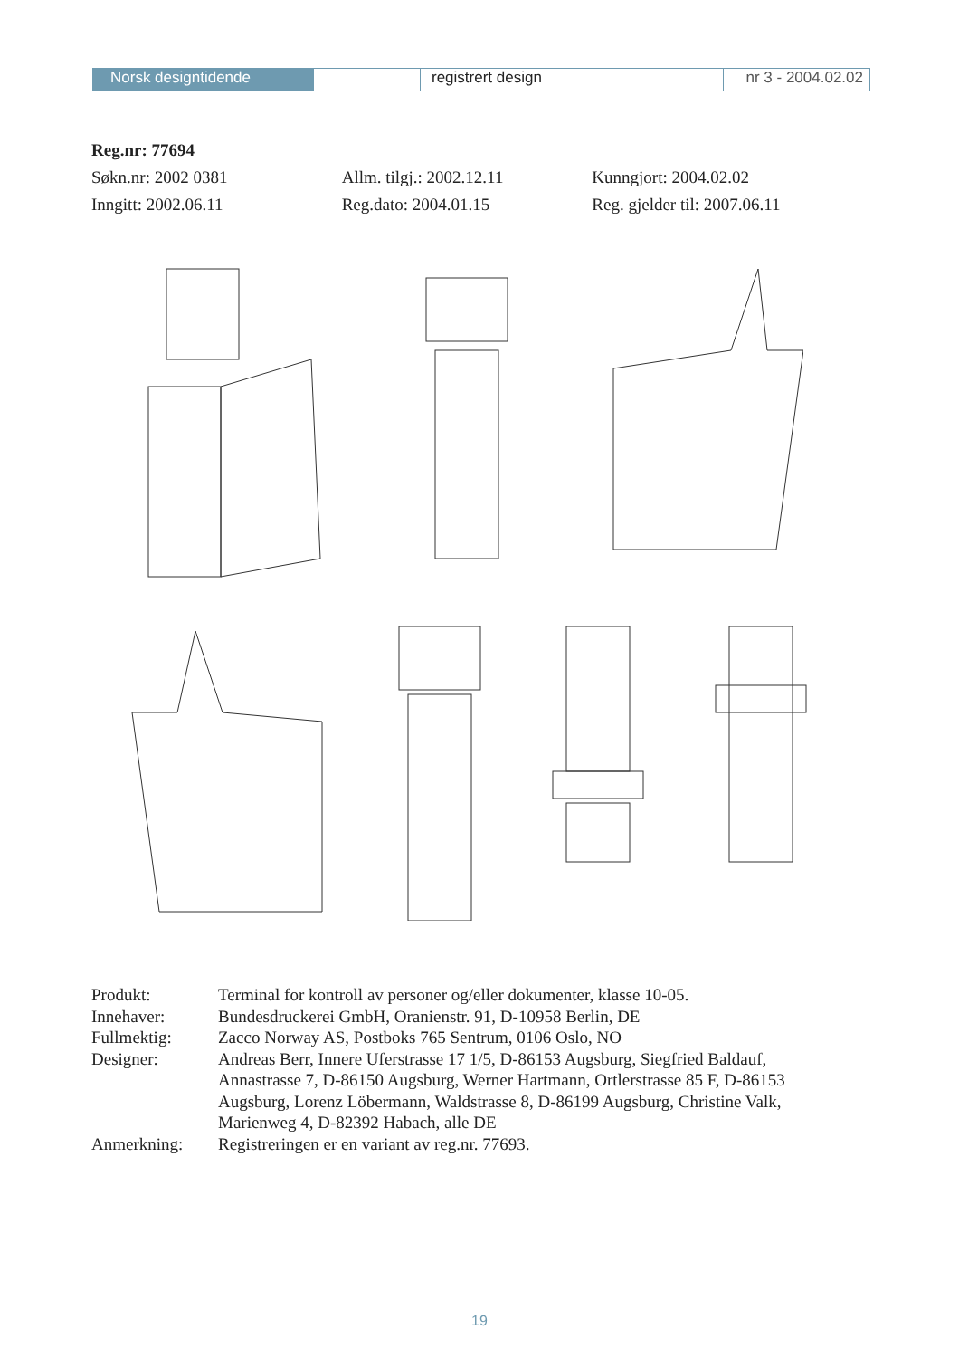Norsk designtidende registrert design nr 3 - 2004.02.02
Reg.nr: 77694
Søkn.nr: 2002 0381 Allm. tilgj.: 2002.12.11 Kunngjort: 2004.02.02
Inngitt: 2002.06.11 Reg.dato: 2004.01.15 Reg. gjelder til: 2007.06.11
| Produkt: | Terminal for kontroll av personer og/eller dokumenter, klasse 10-05. |
| Innehaver: | Bundesdruckerei GmbH, Oranienstr. 91, D-10958 Berlin, DE |
| Fullmektig: | Zacco Norway AS, Postboks 765 Sentrum, 0106 Oslo, NO |
| Designer: | Andreas Berr, Innere Uferstrasse 17 1/5, D-86153 Augsburg, Siegfried Baldauf, Annastrasse 7, D-86150 Augsburg, Werner Hartmann, Ortlerstrasse 85 F, D-86153 Augsburg, Lorenz Löbermann, Waldstrasse 8, D-86199 Augsburg, Christine Valk, Marienweg 4, D-82392 Habach, alle DE |
| Anmerkning: | Registreringen er en variant av reg.nr. 77693. |
19